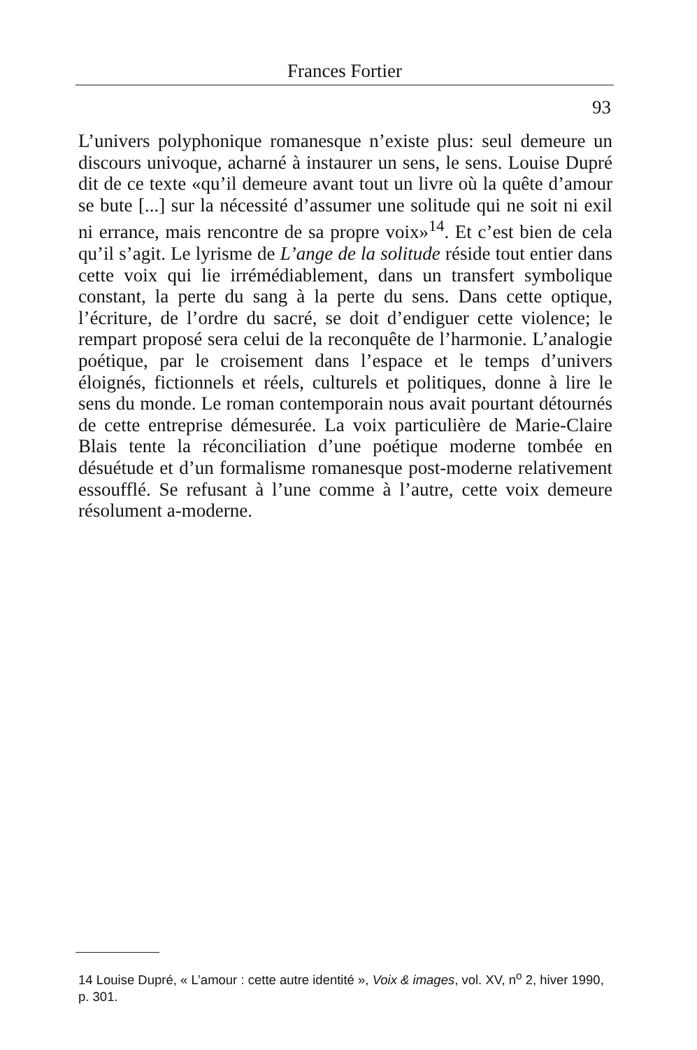Frances Fortier
93
L’univers polyphonique romanesque n’existe plus: seul demeure un discours univoque, acharné à instaurer un sens, le sens. Louise Dupré dit de ce texte «qu’il demeure avant tout un livre où la quête d’amour se bute [...] sur la nécessité d’assumer une solitude qui ne soit ni exil ni errance, mais rencontre de sa propre voix»<sup>14</sup>. Et c’est bien de cela qu’il s’agit. Le lyrisme de L’ange de la solitude réside tout entier dans cette voix qui lie irrémédiablement, dans un transfert symbolique constant, la perte du sang à la perte du sens. Dans cette optique, l’écriture, de l’ordre du sacré, se doit d’endiguer cette violence; le rempart proposé sera celui de la reconquête de l’harmonie. L’analogie poétique, par le croisement dans l’espace et le temps d’univers éloignés, fictionnels et réels, culturels et politiques, donne à lire le sens du monde. Le roman contemporain nous avait pourtant détournés de cette entreprise démesurée. La voix particulière de Marie-Claire Blais tente la réconciliation d’une poétique moderne tombée en désuétude et d’un formalisme romanesque post-moderne relativement essoufflé. Se refusant à l’une comme à l’autre, cette voix demeure résolument a-moderne.
14 Louise Dupré, « L’amour : cette autre identité », Voix & images, vol. XV, n<sup>o</sup> 2, hiver 1990, p. 301.